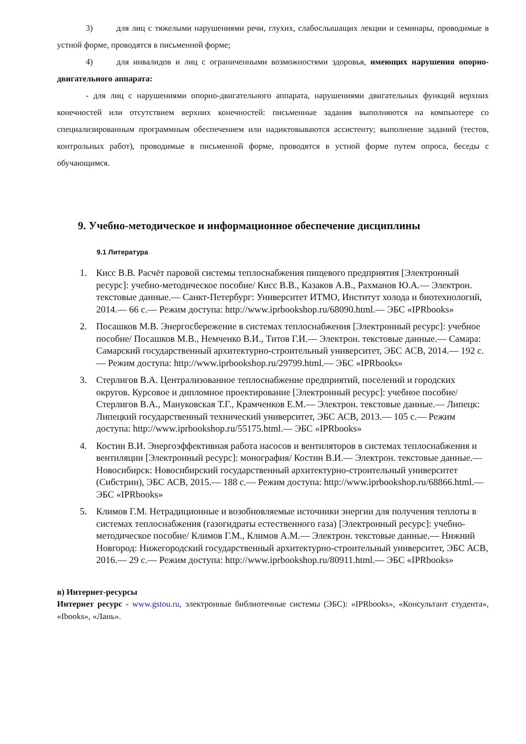3) для лиц с тяжелыми нарушениями речи, глухих, слабослышащих лекции и семинары, проводимые в устной форме, проводятся в письменной форме;
4) для инвалидов и лиц с ограниченными возможностями здоровья, имеющих нарушения опорно-двигательного аппарата:
- для лиц с нарушениями опорно-двигательного аппарата, нарушениями двигательных функций верхних конечностей или отсутствием верхних конечностей: письменные задания выполняются на компьютере со специализированным программным обеспечением или надиктовываются ассистенту; выполнение заданий (тестов, контрольных работ), проводимые в письменной форме, проводятся в устной форме путем опроса, беседы с обучающимся.
9. Учебно-методическое и информационное обеспечение дисциплины
9.1 Литература
1. Кисс В.В. Расчёт паровой системы теплоснабжения пищевого предприятия [Электронный ресурс]: учебно-методическое пособие/ Кисс В.В., Казаков А.В., Рахманов Ю.А.— Электрон. текстовые данные.— Санкт-Петербург: Университет ИТМО, Институт холода и биотехнологий, 2014.— 66 c.— Режим доступа: http://www.iprbookshop.ru/68090.html.— ЭБС «IPRbooks»
2. Посашков М.В. Энергосбережение в системах теплоснабжения [Электронный ресурс]: учебное пособие/ Посашков М.В., Немченко В.И., Титов Г.И.— Электрон. текстовые данные.— Самара: Самарский государственный архитектурно-строительный университет, ЭБС АСВ, 2014.— 192 c.— Режим доступа: http://www.iprbookshop.ru/29799.html.— ЭБС «IPRbooks»
3. Стерлигов В.А. Централизованное теплоснабжение предприятий, поселений и городских округов. Курсовое и дипломное проектирование [Электронный ресурс]: учебное пособие/ Стерлигов В.А., Мануковская Т.Г., Крамченков Е.М.— Электрон. текстовые данные.— Липецк: Липецкий государственный технический университет, ЭБС АСВ, 2013.— 105 c.— Режим доступа: http://www.iprbookshop.ru/55175.html.— ЭБС «IPRbooks»
4. Костин В.И. Энергоэффективная работа насосов и вентиляторов в системах теплоснабжения и вентиляции [Электронный ресурс]: монография/ Костин В.И.— Электрон. текстовые данные.— Новосибирск: Новосибирский государственный архитектурно-строительный университет (Сибстрин), ЭБС АСВ, 2015.— 188 c.— Режим доступа: http://www.iprbookshop.ru/68866.html.— ЭБС «IPRbooks»
5. Климов Г.М. Нетрадиционные и возобновляемые источники энергии для получения теплоты в системах теплоснабжения (газогидраты естественного газа) [Электронный ресурс]: учебно-методическое пособие/ Климов Г.М., Климов А.М.— Электрон. текстовые данные.— Нижний Новгород: Нижегородский государственный архитектурно-строительный университет, ЭБС АСВ, 2016.— 29 c.— Режим доступа: http://www.iprbookshop.ru/80911.html.— ЭБС «IPRbooks»
в) Интернет-ресурсы
Интернет ресурс - www.gstou.ru, электронные библиотечные системы (ЭБС): «IPRbooks», «Консультант студента», «Ibooks», «Лань».